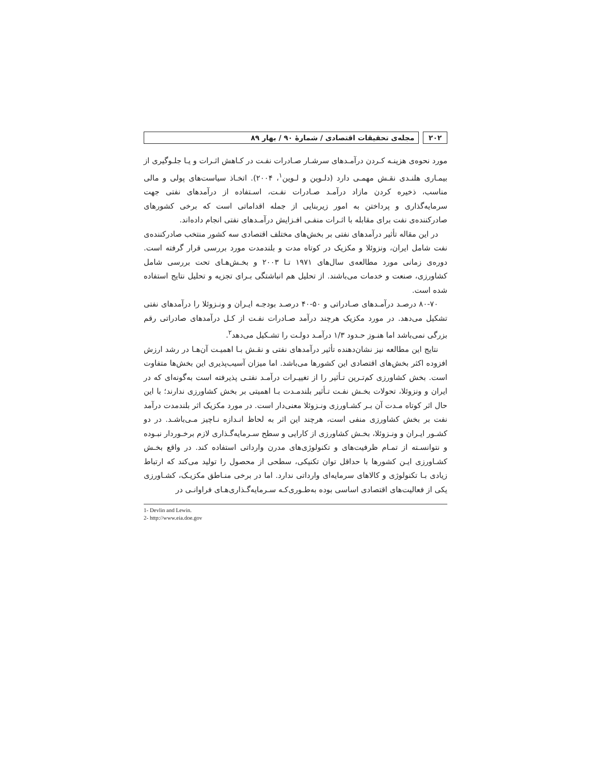۲۰۲ مجله‌ی تحقیقات اقتصادی / شمارهٔ ۹۰ / بهار ۸۹
مورد نحوه‌ی هزینـه کـردن درآمـدهای سرشـار صـادرات نفـت در کـاهش اثـرات و یـا جلـوگیری از بیمـاری هلنـدی نقـش مهمـی دارد (دلـوین و لـوین<sup>۱</sup>، ۲۰۰۴). اتخـاذ سیاست‌های پولی و مالی مناسب، ذخیره کردن مازاد درآمـد صـادرات نفـت، اسـتفاده از درآمدهای نفتی جهت سرمایه‌گذاری و پرداختن به امور زیربنایی از جمله اقداماتی است که برخی کشورهای صادرکننده‌ی نفت برای مقابله با اثـرات منفـی افـزایش درآمـدهای نفتی انجام داده‌اند.
در این مقاله تأثیر درآمدهای نفتی بر بخش‌های مختلف اقتصادی سه کشور منتخب صادرکننده‌ی نفت شامل ایران، ونزوئلا و مکزیک در کوتاه مدت و بلندمدت مورد بررسی قرار گرفته است. دوره‌ی زمانی مورد مطالعه‌ی سال‌های ۱۹۷۱ تـا ۲۰۰۳ و بخـش‌هـای تحت بررسی شامل کشاورزی، صنعت و خدمات می‌باشند. از تحلیل هم انباشتگی بـرای تجزیه و تحلیل نتایج استفاده شده است.
۸۰-۷۰ درصـد درآمـدهای صـادراتی و ۵۰-۴۰ درصـد بودجـه ایـران و ونـزوئلا را درآمدهای نفتی تشکیل می‌دهد. در مورد مکزیک هرچند درآمد صـادرات نفـت از کـل درآمدهای صادراتی رقم بزرگی نمی‌باشد اما هنـوز حـدود ۱/۳ درآمـد دولـت را تشـکیل می‌دهد<sup>۲</sup>.
نتایج این مطالعه نیز نشان‌دهنده تأثیر درآمدهای نفتی و نقـش بـا اهمیـت آن‌هـا در رشد ارزش افزوده اکثر بخش‌های اقتصادی این کشورها می‌باشد. اما میزان آسیب‌پذیری این بخش‌ها متفاوت است. بخش کشاورزی کم‌تـرین تـأثیر را از تغییـرات درآمـد نفتـی پذیرفته است به‌گونه‌ای که در ایران و ونزوئلا، تحولات بخـش نفـت تـأثیر بلندمـدت بـا اهمیتی بر بخش کشاورزی ندارند؛ با این حال اثر کوتاه مـدت آن بـر کشـاورزی ونـزوئلا معنی‌دار است. در مورد مکزیک اثر بلندمدت درآمد نفت بر بخش کشاورزی منفی است، هرچند این اثر به لحاظ انـدازه نـاچیز مـی‌باشـد. در دو کشـور ایـران و ونـزوئلا، بخـش کشاورزی از کارایی و سطح سـرمایه‌گـذاری لازم برخـوردار نبـوده و نتوانسـته از تمـام ظرفیت‌های و تکنولوژی‌های مدرن وارداتی استفاده کند. در واقع بخـش کشـاورزی ایـن کشورها با حداقل توان تکنیکی، سطحی از محصول را تولید می‌کند که ارتباط زیادی بـا تکنولوژی و کالاهای سرمایه‌ای وارداتی ندارد. اما در برخی منـاطق مکزیـک، کشـاورزی یکی از فعالیت‌های اقتصادی اساسی بوده به‌طـوری‌کـه سـرمایه‌گـذاری‌هـای فراوانـی در
1- Devlin and Lewin.
2- http://www.eia.doe.gov